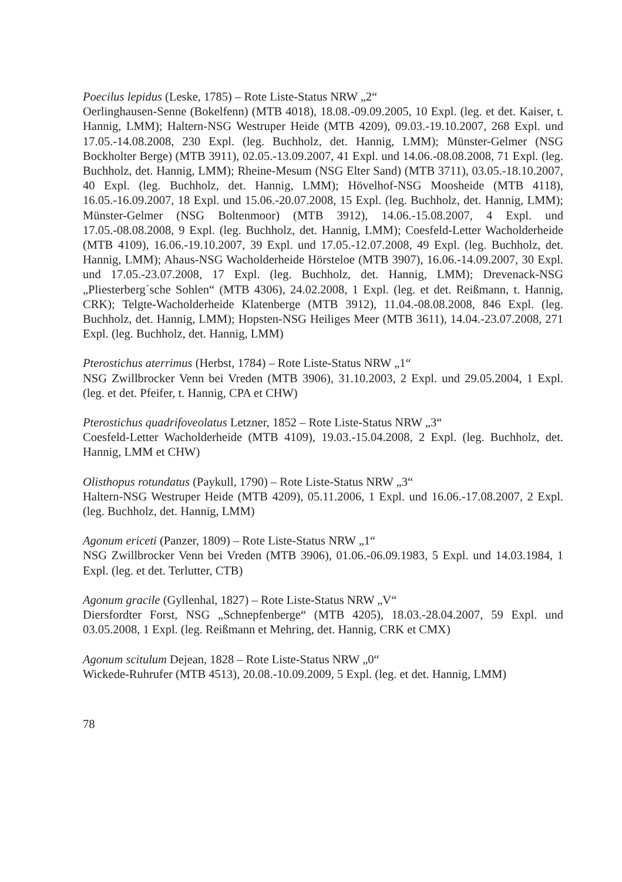Poecilus lepidus (Leske, 1785) – Rote Liste-Status NRW „2“
Oerlinghausen-Senne (Bokelfenn) (MTB 4018), 18.08.-09.09.2005, 10 Expl. (leg. et det. Kaiser, t. Hannig, LMM); Haltern-NSG Westruper Heide (MTB 4209), 09.03.-19.10.2007, 268 Expl. und 17.05.-14.08.2008, 230 Expl. (leg. Buchholz, det. Hannig, LMM); Münster-Gelmer (NSG Bockholter Berge) (MTB 3911), 02.05.-13.09.2007, 41 Expl. und 14.06.-08.08.2008, 71 Expl. (leg. Buchholz, det. Hannig, LMM); Rheine-Mesum (NSG Elter Sand) (MTB 3711), 03.05.-18.10.2007, 40 Expl. (leg. Buchholz, det. Hannig, LMM); Hövelhof-NSG Moosheide (MTB 4118), 16.05.-16.09.2007, 18 Expl. und 15.06.-20.07.2008, 15 Expl. (leg. Buchholz, det. Hannig, LMM); Münster-Gelmer (NSG Boltenmoor) (MTB 3912), 14.06.-15.08.2007, 4 Expl. und 17.05.-08.08.2008, 9 Expl. (leg. Buchholz, det. Hannig, LMM); Coesfeld-Letter Wacholderheide (MTB 4109), 16.06.-19.10.2007, 39 Expl. und 17.05.-12.07.2008, 49 Expl. (leg. Buchholz, det. Hannig, LMM); Ahaus-NSG Wacholderheide Hörsteloe (MTB 3907), 16.06.-14.09.2007, 30 Expl. und 17.05.-23.07.2008, 17 Expl. (leg. Buchholz, det. Hannig, LMM); Drevenack-NSG „Pliesterberg´sche Sohlen“ (MTB 4306), 24.02.2008, 1 Expl. (leg. et det. Reißmann, t. Hannig, CRK); Telgte-Wacholderheide Klatenberge (MTB 3912), 11.04.-08.08.2008, 846 Expl. (leg. Buchholz, det. Hannig, LMM); Hopsten-NSG Heiliges Meer (MTB 3611), 14.04.-23.07.2008, 271 Expl. (leg. Buchholz, det. Hannig, LMM)
Pterostichus aterrimus (Herbst, 1784) – Rote Liste-Status NRW „1“
NSG Zwillbrocker Venn bei Vreden (MTB 3906), 31.10.2003, 2 Expl. und 29.05.2004, 1 Expl. (leg. et det. Pfeifer, t. Hannig, CPA et CHW)
Pterostichus quadrifoveolatus Letzner, 1852 – Rote Liste-Status NRW „3“
Coesfeld-Letter Wacholderheide (MTB 4109), 19.03.-15.04.2008, 2 Expl. (leg. Buchholz, det. Hannig, LMM et CHW)
Olisthopus rotundatus (Paykull, 1790) – Rote Liste-Status NRW „3“
Haltern-NSG Westruper Heide (MTB 4209), 05.11.2006, 1 Expl. und 16.06.-17.08.2007, 2 Expl. (leg. Buchholz, det. Hannig, LMM)
Agonum ericeti (Panzer, 1809) – Rote Liste-Status NRW „1“
NSG Zwillbrocker Venn bei Vreden (MTB 3906), 01.06.-06.09.1983, 5 Expl. und 14.03.1984, 1 Expl. (leg. et det. Terlutter, CTB)
Agonum gracile (Gyllenhal, 1827) – Rote Liste-Status NRW „V“
Diersfordter Forst, NSG „Schnepfenberge“ (MTB 4205), 18.03.-28.04.2007, 59 Expl. und 03.05.2008, 1 Expl. (leg. Reißmann et Mehring, det. Hannig, CRK et CMX)
Agonum scitulum Dejean, 1828 – Rote Liste-Status NRW „0“
Wickede-Ruhrufer (MTB 4513), 20.08.-10.09.2009, 5 Expl. (leg. et det. Hannig, LMM)
78